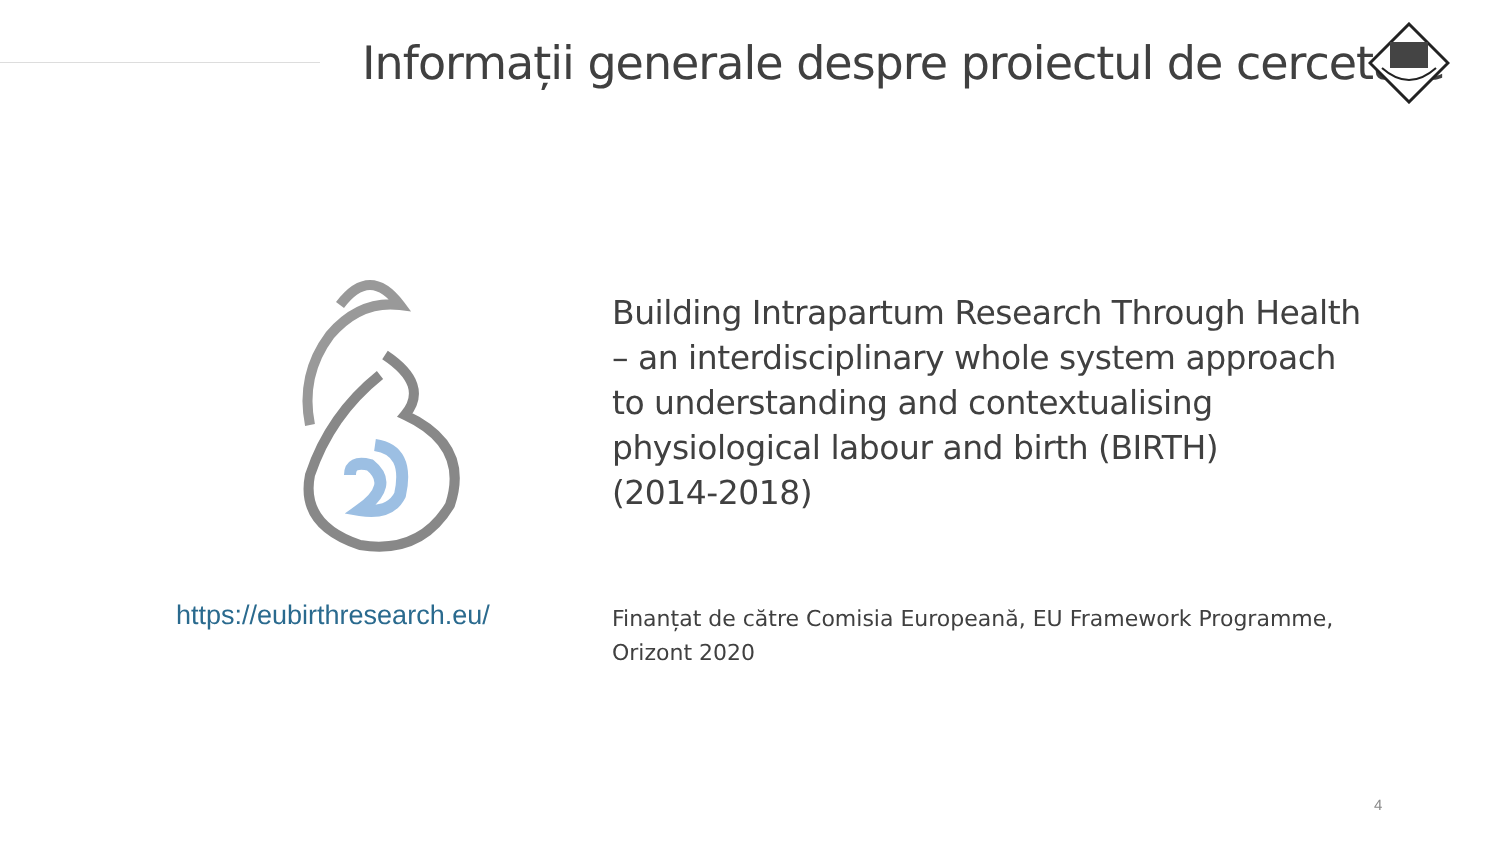Informații generale despre proiectul de cercetare
Building Intrapartum Research Through Health – an interdisciplinary whole system approach to understanding and contextualising physiological labour and birth (BIRTH)
(2014-2018)
https://eubirthresearch.eu/
Finanțat de către Comisia Europeană, EU Framework Programme, Orizont 2020
4